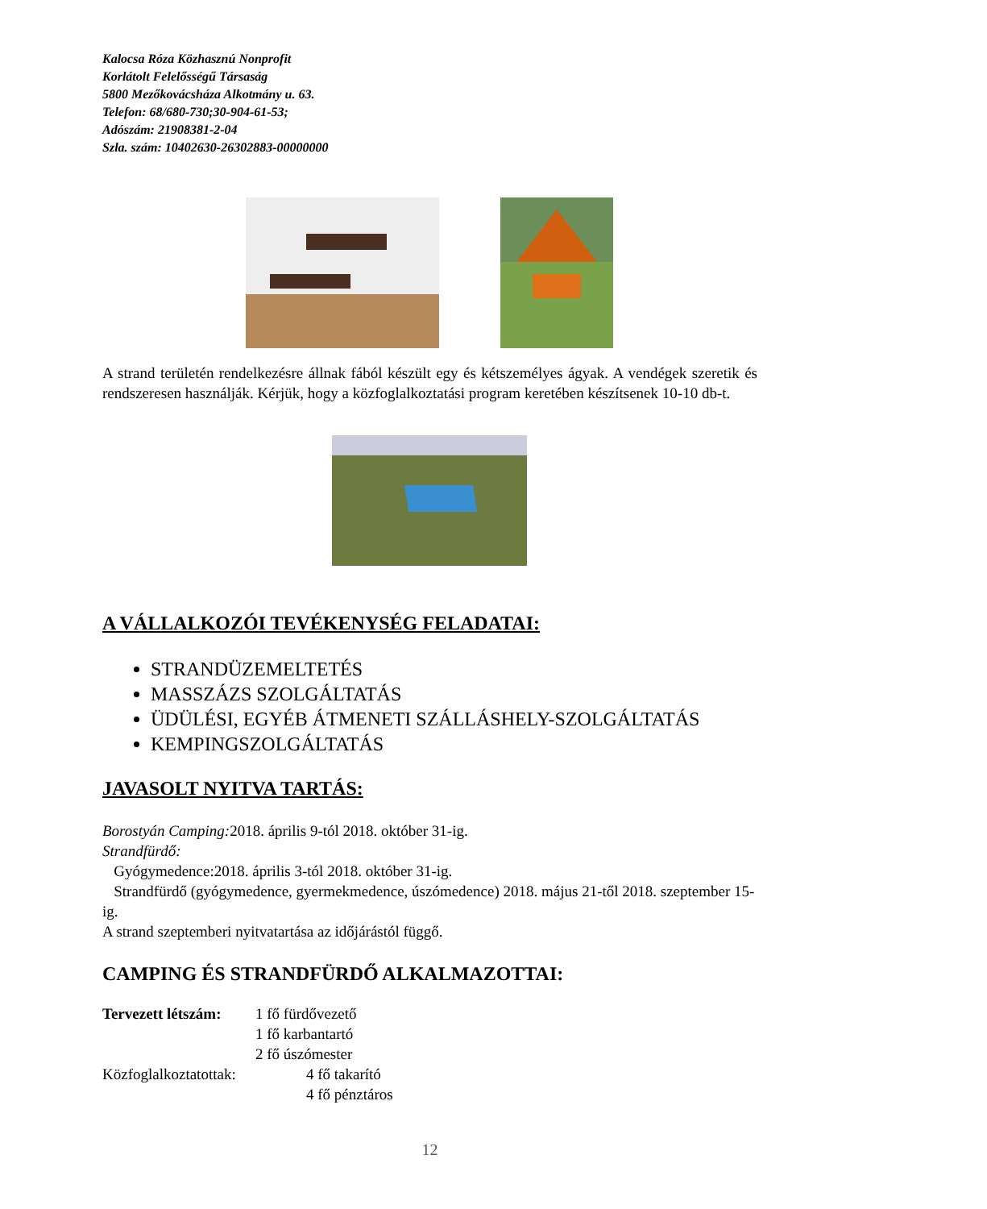Kalocsa Róza Közhasznú Nonprofit
Korlátolt Felelősségű Társaság
5800 Mezőkovácsháza Alkotmány u. 63.
Telefon: 68/680-730;30-904-61-53;
Adószám: 21908381-2-04
Szla. szám: 10402630-26302883-00000000
A strand területén rendelkezésre állnak fából készült egy és kétszemélyes ágyak. A vendégek szeretik és rendszeresen használják. Kérjük, hogy a közfoglalkoztatási program keretében készítsenek 10-10 db-t.
A VÁLLALKOZÓI TEVÉKENYSÉG FELADATAI:
STRANDÜZEMELTETÉS
MASSZÁZS SZOLGÁLTATÁS
ÜDÜLÉSI, EGYÉB ÁTMENETI SZÁLLÁSHELY-SZOLGÁLTATÁS
KEMPINGSZOLGÁLTATÁS
JAVASOLT NYITVA TARTÁS:
Borostyán Camping: 2018. április 9-tól 2018. október 31-ig.
Strandfürdő:
Gyógymedence:2018. április 3-tól 2018. október 31-ig.
Strandfürdő (gyógymedence, gyermekmedence, úszómedence) 2018. május 21-től 2018. szeptember 15-ig.
A strand szeptemberi nyitvatartása az időjárástól függő.
CAMPING ÉS STRANDFÜRDŐ ALKALMAZOTTAI:
Tervezett létszám: 1 fő fürdővezető
1 fő karbantartó
2 fő úszómester
Közfoglalkoztatottak: 4 fő takarító
4 fő pénztáros
12